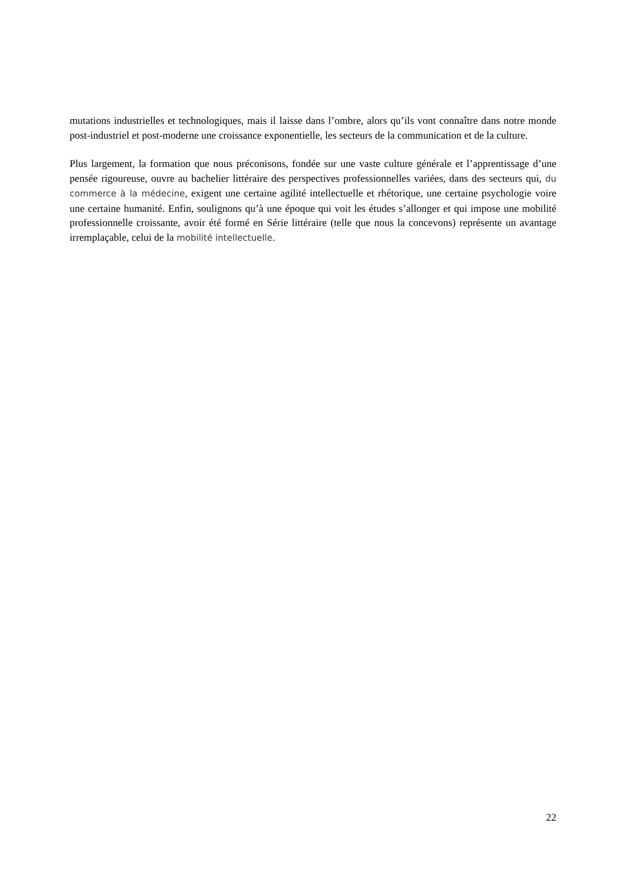mutations industrielles et technologiques, mais il laisse dans l’ombre, alors qu’ils vont connaître dans notre monde post-industriel et post-moderne une croissance exponentielle, les secteurs de la communication et de la culture.
Plus largement, la formation que nous préconisons, fondée sur une vaste culture générale et l’apprentissage d’une pensée rigoureuse, ouvre au bachelier littéraire des perspectives professionnelles variées, dans des secteurs qui, du commerce à la médecine, exigent une certaine agilité intellectuelle et rhétorique, une certaine psychologie voire une certaine humanité. Enfin, soulignons qu’à une époque qui voit les études s’allonger et qui impose une mobilité professionnelle croissante, avoir été formé en Série littéraire (telle que nous la concevons) représente un avantage irremplaçable, celui de la mobilité intellectuelle.
22